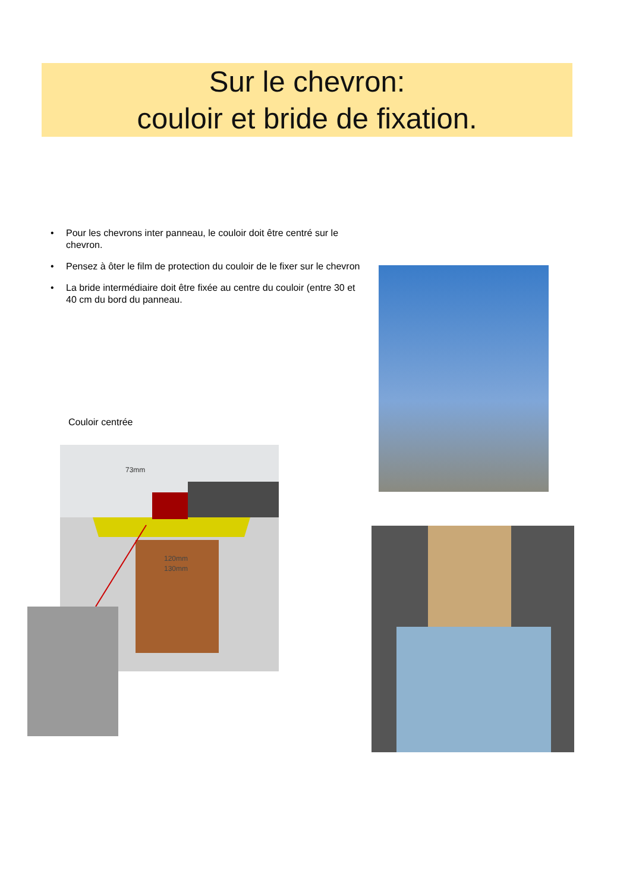Sur le chevron:
couloir et bride de fixation.
• Pour les chevrons inter panneau, le couloir doit être centré sur le chevron.
• Pensez à ôter le film de protection du couloir de le fixer sur le chevron
• La bride intermédiaire doit être fixée au centre du couloir (entre 30 et 40 cm du bord du panneau.
Couloir centrée
73mm
120mm
130mm